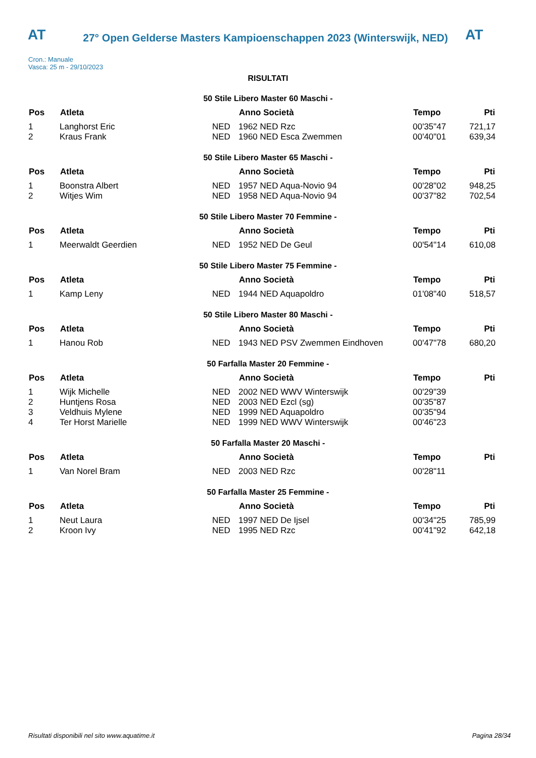AT
27° Open Gelderse Masters Kampioenschappen 2023 (Winterswijk, NED)
AT
Cron.: Manuale
Vasca: 25 m - 29/10/2023
RISULTATI
50 Stile Libero Master 60 Maschi -
| Pos | Atleta | | Anno Società | Tempo | Pti |
| --- | --- | --- | --- | --- | --- |
| 1 | Langhorst Eric | NED | 1962 NED Rzc | 00'35"47 | 721,17 |
| 2 | Kraus Frank | NED | 1960 NED Esca Zwemmen | 00'40"01 | 639,34 |
50 Stile Libero Master 65 Maschi -
| Pos | Atleta | | Anno Società | Tempo | Pti |
| --- | --- | --- | --- | --- | --- |
| 1 | Boonstra Albert | NED | 1957 NED Aqua-Novio 94 | 00'28"02 | 948,25 |
| 2 | Witjes Wim | NED | 1958 NED Aqua-Novio 94 | 00'37"82 | 702,54 |
50 Stile Libero Master 70 Femmine -
| Pos | Atleta | | Anno Società | Tempo | Pti |
| --- | --- | --- | --- | --- | --- |
| 1 | Meerwaldt Geerdien | NED | 1952 NED De Geul | 00'54"14 | 610,08 |
50 Stile Libero Master 75 Femmine -
| Pos | Atleta | | Anno Società | Tempo | Pti |
| --- | --- | --- | --- | --- | --- |
| 1 | Kamp Leny | NED | 1944 NED Aquapoldro | 01'08"40 | 518,57 |
50 Stile Libero Master 80 Maschi -
| Pos | Atleta | | Anno Società | Tempo | Pti |
| --- | --- | --- | --- | --- | --- |
| 1 | Hanou Rob | NED | 1943 NED PSV Zwemmen Eindhoven | 00'47"78 | 680,20 |
50 Farfalla Master 20 Femmine -
| Pos | Atleta | | Anno Società | Tempo | Pti |
| --- | --- | --- | --- | --- | --- |
| 1 | Wijk Michelle | NED | 2002 NED WWV Winterswijk | 00'29"39 | |
| 2 | Huntjens Rosa | NED | 2003 NED Ezcl (sg) | 00'35"87 | |
| 3 | Veldhuis Mylene | NED | 1999 NED Aquapoldro | 00'35"94 | |
| 4 | Ter Horst Marielle | NED | 1999 NED WWV Winterswijk | 00'46"23 | |
50 Farfalla Master 20 Maschi -
| Pos | Atleta | | Anno Società | Tempo | Pti |
| --- | --- | --- | --- | --- | --- |
| 1 | Van Norel Bram | NED | 2003 NED Rzc | 00'28"11 | |
50 Farfalla Master 25 Femmine -
| Pos | Atleta | | Anno Società | Tempo | Pti |
| --- | --- | --- | --- | --- | --- |
| 1 | Neut Laura | NED | 1997 NED De Ijsel | 00'34"25 | 785,99 |
| 2 | Kroon Ivy | NED | 1995 NED Rzc | 00'41"92 | 642,18 |
Risultati disponibili nel sito www.aquatime.it Pagina 28/34